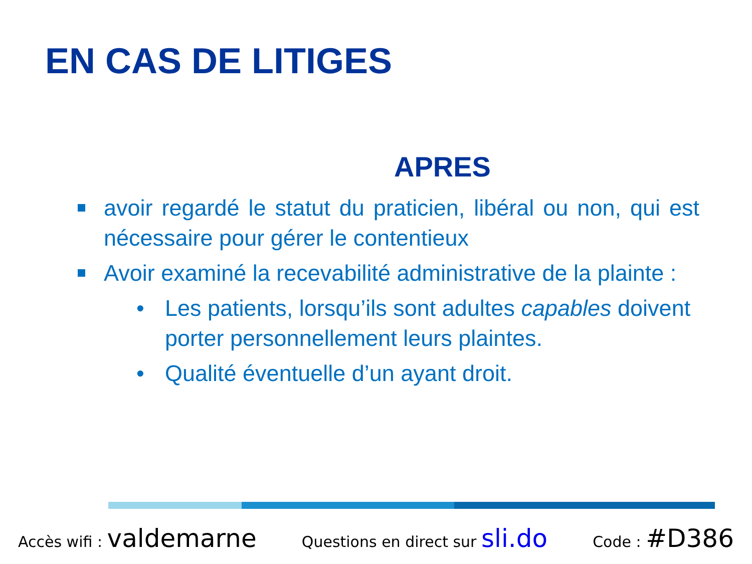EN CAS DE LITIGES
APRES
avoir regardé le statut du praticien, libéral ou non, qui est nécessaire pour gérer le contentieux
Avoir examiné la recevabilité administrative de la plainte :
• Les patients, lorsqu’ils sont adultes capables doivent porter personnellement leurs plaintes.
• Qualité éventuelle d’un ayant droit.
Accès wifi : valdemarne
Questions en direct sur sli.do
Code : #D386